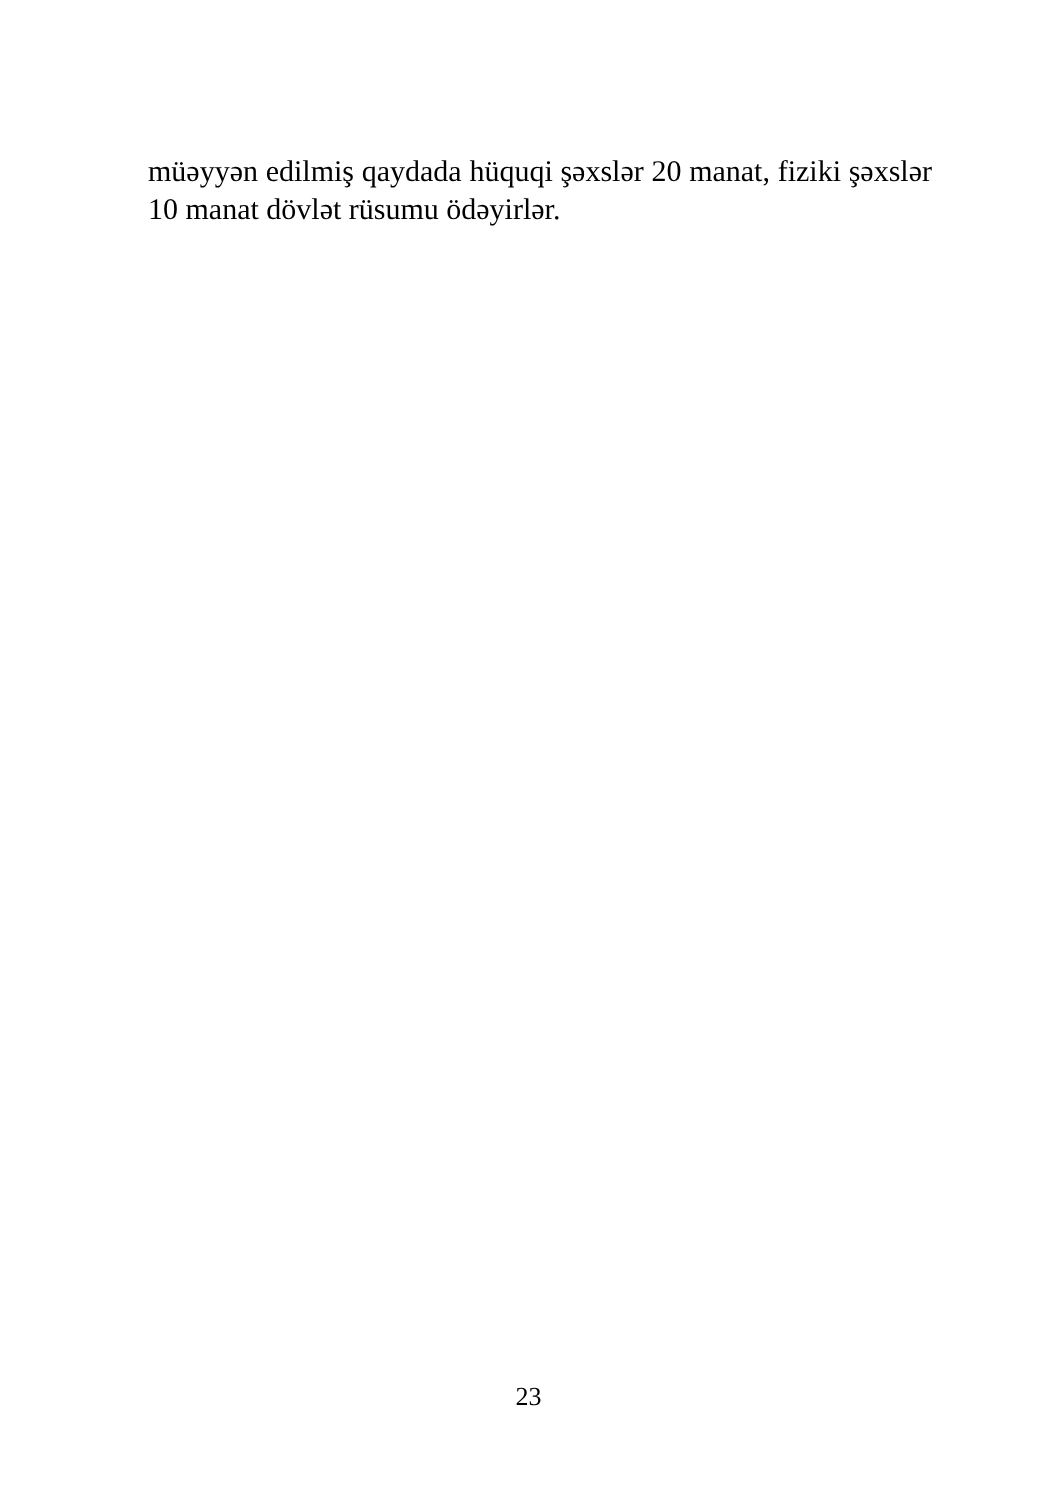müəyyən edilmiş qaydada hüquqi şəxslər 20 manat, fiziki şəxslər 10 manat dövlət rüsumu ödəyirlər.
23